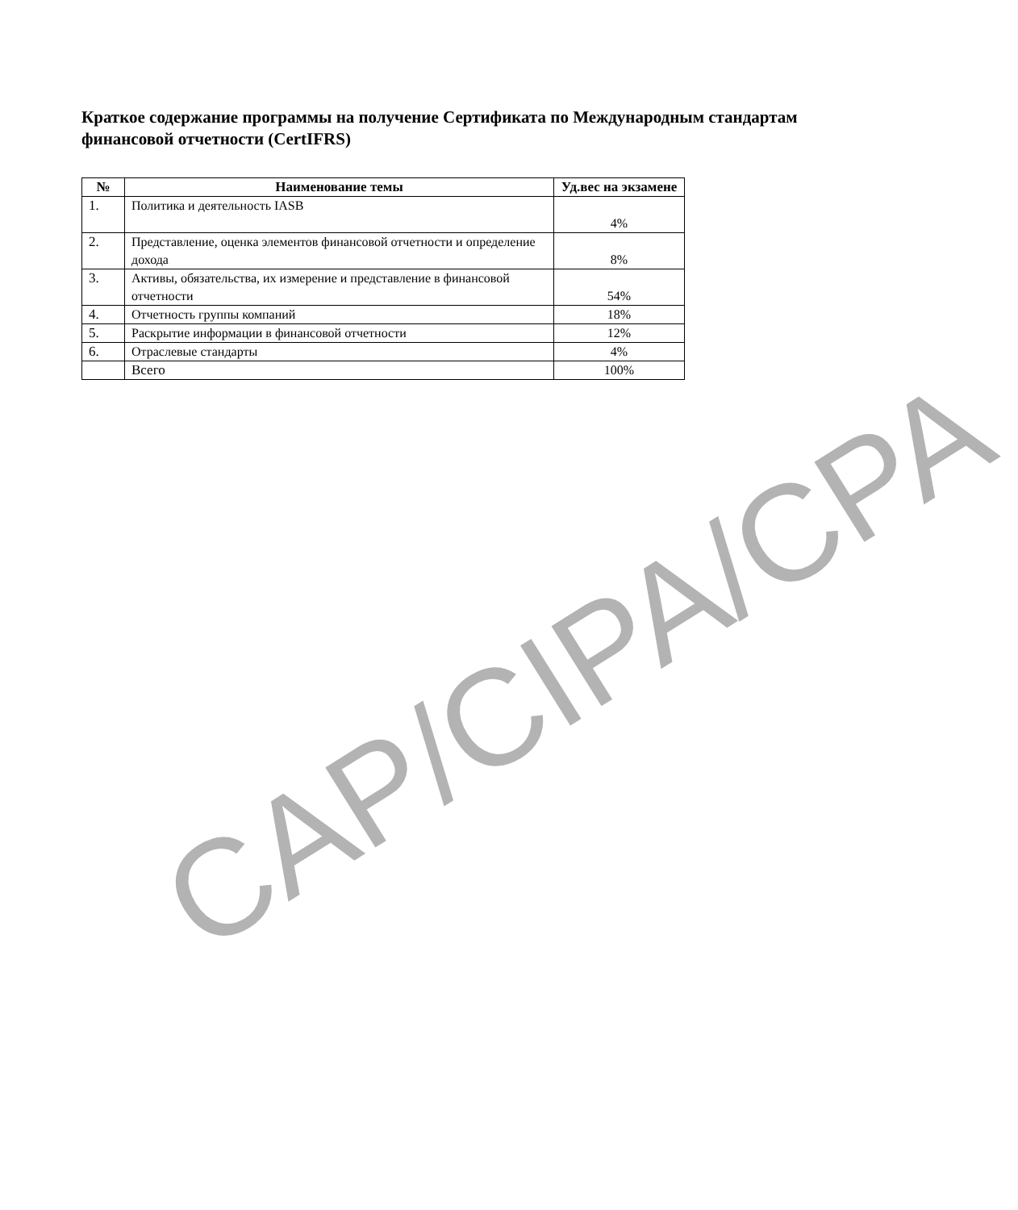Краткое содержание программы на получение Сертификата по Международным стандартам финансовой отчетности (CertIFRS)
| № | Наименование темы | Уд.вес на экзамене |
| --- | --- | --- |
| 1. | Политика и деятельность IASB | 4% |
| 2. | Представление, оценка элементов финансовой отчетности и определение дохода | 8% |
| 3. | Активы, обязательства, их измерение и представление в финансовой отчетности | 54% |
| 4. | Отчетность группы компаний | 18% |
| 5. | Раскрытие информации в финансовой отчетности | 12% |
| 6. | Отраслевые стандарты | 4% |
| | Всего | 100% |
CAP/CIPA/CPA